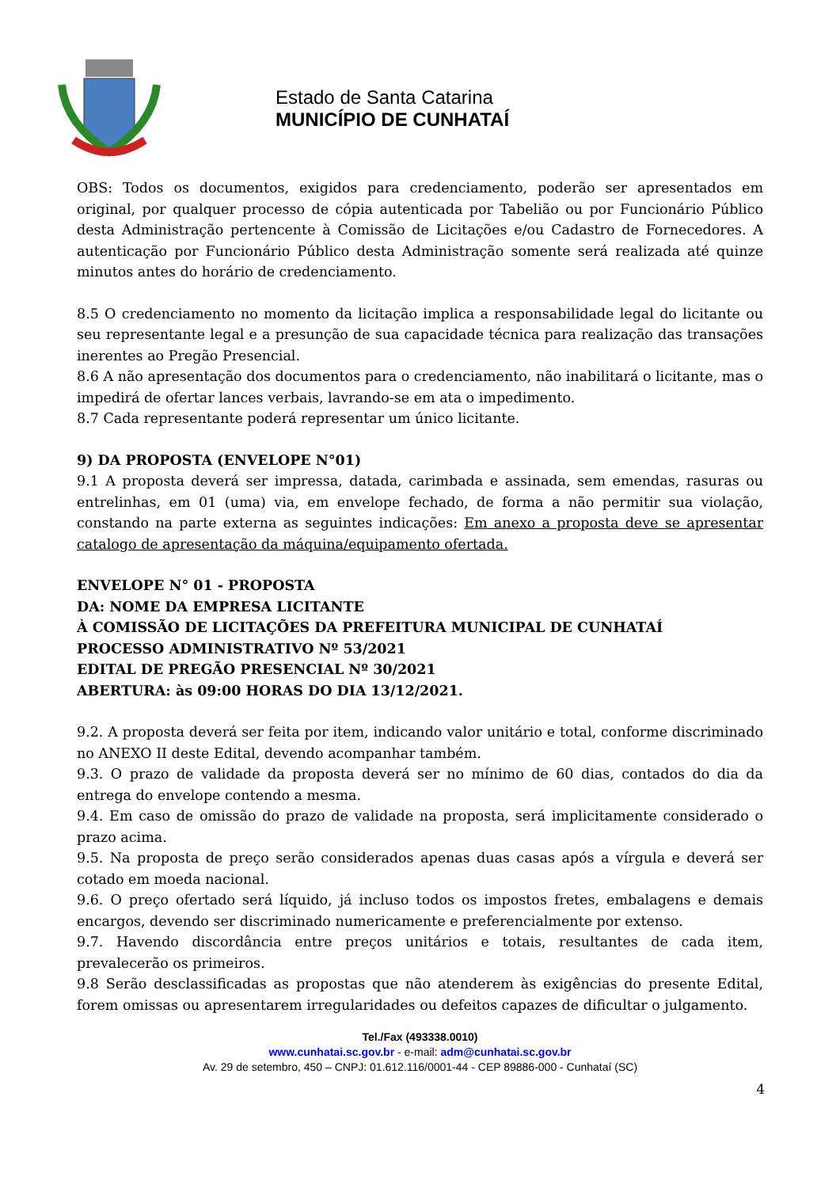Estado de Santa Catarina
MUNICÍPIO DE CUNHATAÍ
OBS: Todos os documentos, exigidos para credenciamento, poderão ser apresentados em original, por qualquer processo de cópia autenticada por Tabelião ou por Funcionário Público desta Administração pertencente à Comissão de Licitações e/ou Cadastro de Fornecedores. A autenticação por Funcionário Público desta Administração somente será realizada até quinze minutos antes do horário de credenciamento.
8.5 O credenciamento no momento da licitação implica a responsabilidade legal do licitante ou seu representante legal e a presunção de sua capacidade técnica para realização das transações inerentes ao Pregão Presencial.
8.6 A não apresentação dos documentos para o credenciamento, não inabilitará o licitante, mas o impedirá de ofertar lances verbais, lavrando-se em ata o impedimento.
8.7 Cada representante poderá representar um único licitante.
9) DA PROPOSTA (ENVELOPE N°01)
9.1 A proposta deverá ser impressa, datada, carimbada e assinada, sem emendas, rasuras ou entrelinhas, em 01 (uma) via, em envelope fechado, de forma a não permitir sua violação, constando na parte externa as seguintes indicações: Em anexo a proposta deve se apresentar catalogo de apresentação da máquina/equipamento ofertada.
ENVELOPE N° 01 - PROPOSTA
DA: NOME DA EMPRESA LICITANTE
À COMISSÃO DE LICITAÇÕES DA PREFEITURA MUNICIPAL DE CUNHATAÍ
PROCESSO ADMINISTRATIVO Nº 53/2021
EDITAL DE PREGÃO PRESENCIAL Nº 30/2021
ABERTURA: às 09:00 HORAS DO DIA 13/12/2021.
9.2. A proposta deverá ser feita por item, indicando valor unitário e total, conforme discriminado no ANEXO II deste Edital, devendo acompanhar também.
9.3. O prazo de validade da proposta deverá ser no mínimo de 60 dias, contados do dia da entrega do envelope contendo a mesma.
9.4. Em caso de omissão do prazo de validade na proposta, será implicitamente considerado o prazo acima.
9.5. Na proposta de preço serão considerados apenas duas casas após a vírgula e deverá ser cotado em moeda nacional.
9.6. O preço ofertado será líquido, já incluso todos os impostos fretes, embalagens e demais encargos, devendo ser discriminado numericamente e preferencialmente por extenso.
9.7. Havendo discordância entre preços unitários e totais, resultantes de cada item, prevalecerão os primeiros.
9.8 Serão desclassificadas as propostas que não atenderem às exigências do presente Edital, forem omissas ou apresentarem irregularidades ou defeitos capazes de dificultar o julgamento.
Tel./Fax (493338.0010)
www.cunhatai.sc.gov.br - e-mail: adm@cunhatai.sc.gov.br
Av. 29 de setembro, 450 – CNPJ: 01.612.116/0001-44 - CEP 89886-000 - Cunhataí (SC)
4